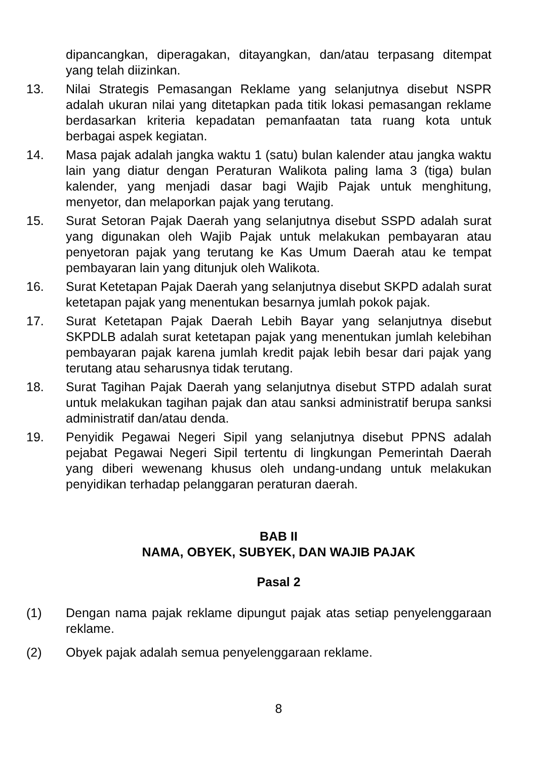dipancangkan, diperagakan, ditayangkan, dan/atau terpasang ditempat yang telah diizinkan.
13. Nilai Strategis Pemasangan Reklame yang selanjutnya disebut NSPR adalah ukuran nilai yang ditetapkan pada titik lokasi pemasangan reklame berdasarkan kriteria kepadatan pemanfaatan tata ruang kota untuk berbagai aspek kegiatan.
14. Masa pajak adalah jangka waktu 1 (satu) bulan kalender atau jangka waktu lain yang diatur dengan Peraturan Walikota paling lama 3 (tiga) bulan kalender, yang menjadi dasar bagi Wajib Pajak untuk menghitung, menyetor, dan melaporkan pajak yang terutang.
15. Surat Setoran Pajak Daerah yang selanjutnya disebut SSPD adalah surat yang digunakan oleh Wajib Pajak untuk melakukan pembayaran atau penyetoran pajak yang terutang ke Kas Umum Daerah atau ke tempat pembayaran lain yang ditunjuk oleh Walikota.
16. Surat Ketetapan Pajak Daerah yang selanjutnya disebut SKPD adalah surat ketetapan pajak yang menentukan besarnya jumlah pokok pajak.
17. Surat Ketetapan Pajak Daerah Lebih Bayar yang selanjutnya disebut SKPDLB adalah surat ketetapan pajak yang menentukan jumlah kelebihan pembayaran pajak karena jumlah kredit pajak lebih besar dari pajak yang terutang atau seharusnya tidak terutang.
18. Surat Tagihan Pajak Daerah yang selanjutnya disebut STPD adalah surat untuk melakukan tagihan pajak dan atau sanksi administratif berupa sanksi administratif dan/atau denda.
19. Penyidik Pegawai Negeri Sipil yang selanjutnya disebut PPNS adalah pejabat Pegawai Negeri Sipil tertentu di lingkungan Pemerintah Daerah yang diberi wewenang khusus oleh undang-undang untuk melakukan penyidikan terhadap pelanggaran peraturan daerah.
BAB II
NAMA, OBYEK, SUBYEK, DAN WAJIB PAJAK
Pasal 2
(1) Dengan nama pajak reklame dipungut pajak atas setiap penyelenggaraan reklame.
(2) Obyek pajak adalah semua penyelenggaraan reklame.
8